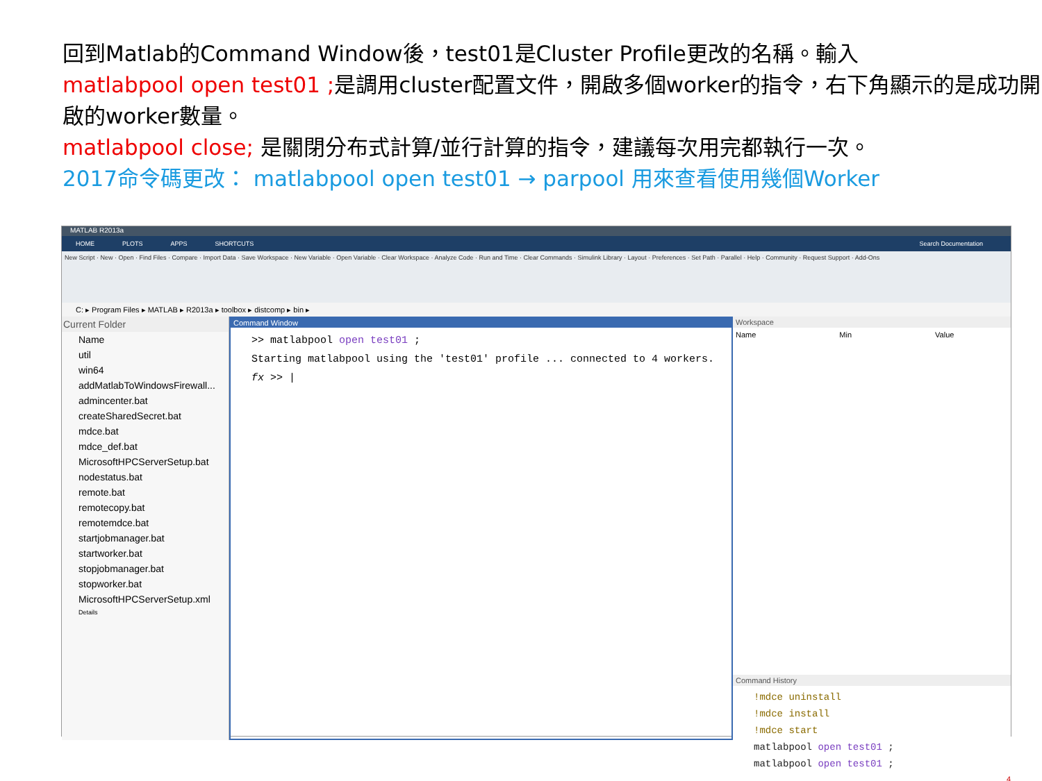回到Matlab的Command Window後，test01是Cluster Profile更改的名稱。輸入
matlabpool open test01 ; 是調用cluster配置文件，開啟多個worker的指令，右下角顯示的是成功開啟的worker數量。
matlabpool close; 是關閉分布式計算/並行計算的指令，建議每次用完都執行一次。
2017命令碼更改： matlabpool open test01 → parpool 用來查看使用幾個Worker
MATLAB R2013a
HOME PLOTS APPS SHORTCUTS Search Documentation
New Script · New · Open · Find Files · Compare · Import Data · Save Workspace · New Variable · Open Variable · Clear Workspace · Analyze Code · Run and Time · Clear Commands · Simulink Library · Layout · Preferences · Set Path · Parallel · Help · Community · Request Support · Add-Ons
C: ▸ Program Files ▸ MATLAB ▸ R2013a ▸ toolbox ▸ distcomp ▸ bin ▸
Current Folder
Name
util
win64
addMatlabToWindowsFirewall...
admincenter.bat
createSharedSecret.bat
mdce.bat
mdce_def.bat
MicrosoftHPCServerSetup.bat
nodestatus.bat
remote.bat
remotecopy.bat
remotemdce.bat
startjobmanager.bat
startworker.bat
stopjobmanager.bat
stopworker.bat
MicrosoftHPCServerSetup.xml
Details
Command Window
>> matlabpool open test01 ;
Starting matlabpool using the 'test01' profile ... connected to 4 workers.
fx >> |
Workspace
Name Min Value
Command History
!mdce uninstall
!mdce install
!mdce start
matlabpool open test01 ;
matlabpool open test01 ;
4